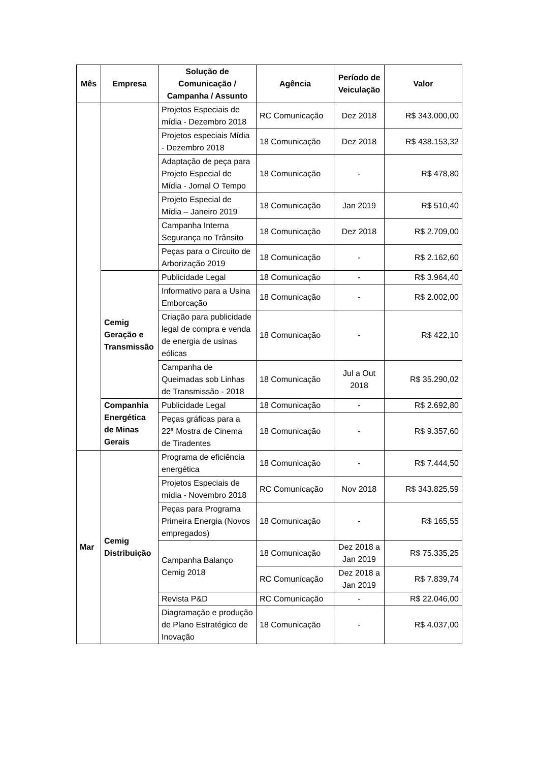| Mês | Empresa | Solução de Comunicação / Campanha / Assunto | Agência | Período de Veiculação | Valor |
| --- | --- | --- | --- | --- | --- |
| | | Projetos Especiais de mídia - Dezembro 2018 | RC Comunicação | Dez 2018 | R$ 343.000,00 |
| | | Projetos especiais Mídia - Dezembro 2018 | 18 Comunicação | Dez 2018 | R$ 438.153,32 |
| | | Adaptação de peça para Projeto Especial de Mídia - Jornal O Tempo | 18 Comunicação | - | R$ 478,80 |
| | | Projeto Especial de Mídia – Janeiro 2019 | 18 Comunicação | Jan 2019 | R$ 510,40 |
| | | Campanha Interna Segurança no Trânsito | 18 Comunicação | Dez 2018 | R$ 2.709,00 |
| | | Peças para o Circuito de Arborização 2019 | 18 Comunicação | - | R$ 2.162,60 |
| | Cemig Geração e Transmissão | Publicidade Legal | 18 Comunicação | - | R$ 3.964,40 |
| | | Informativo para a Usina Emborcação | 18 Comunicação | - | R$ 2.002,00 |
| | | Criação para publicidade legal de compra e venda de energia de usinas eólicas | 18 Comunicação | - | R$ 422,10 |
| | | Campanha de Queimadas sob Linhas de Transmissão - 2018 | 18 Comunicação | Jul a Out 2018 | R$ 35.290,02 |
| | Companhia Energética de Minas Gerais | Publicidade Legal | 18 Comunicação | - | R$ 2.692,80 |
| | | Peças gráficas para a 22ª Mostra de Cinema de Tiradentes | 18 Comunicação | - | R$ 9.357,60 |
| Mar | Cemig Distribuição | Programa de eficiência energética | 18 Comunicação | - | R$ 7.444,50 |
| | | Projetos Especiais de mídia - Novembro 2018 | RC Comunicação | Nov 2018 | R$ 343.825,59 |
| | | Peças para Programa Primeira Energia (Novos empregados) | 18 Comunicação | - | R$ 165,55 |
| | | Campanha Balanço Cemig 2018 | 18 Comunicação | Dez 2018 a Jan 2019 | R$ 75.335,25 |
| | | | RC Comunicação | Dez 2018 a Jan 2019 | R$ 7.839,74 |
| | | Revista P&D | RC Comunicação | - | R$ 22.046,00 |
| | | Diagramação e produção de Plano Estratégico de Inovação | 18 Comunicação | - | R$ 4.037,00 |